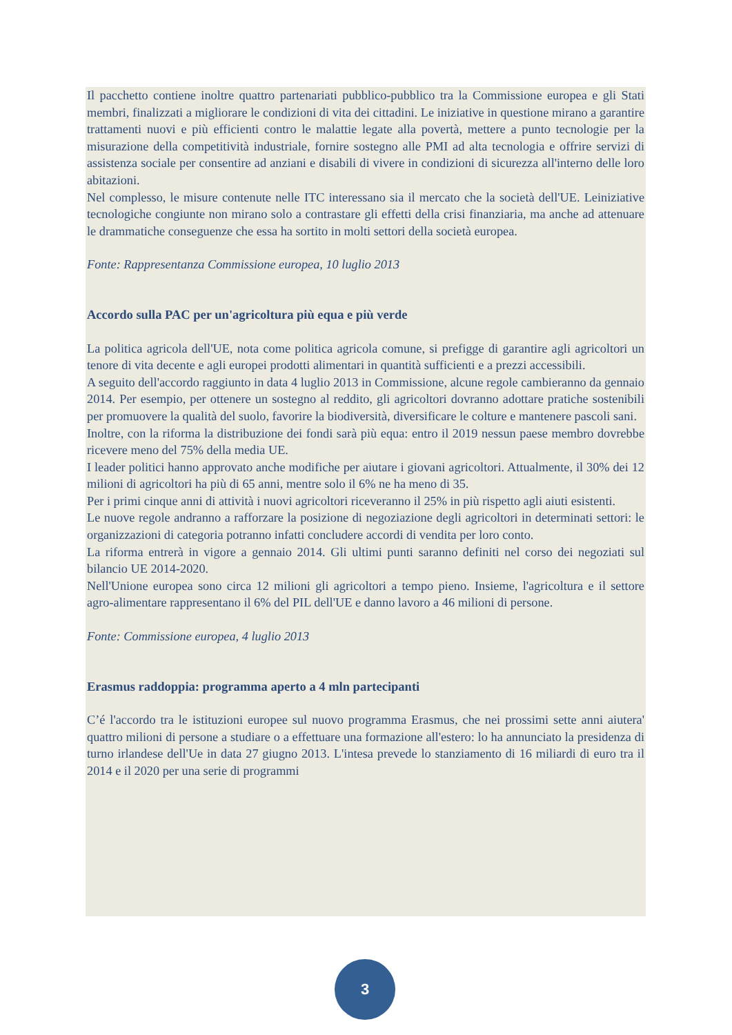Il pacchetto contiene inoltre quattro partenariati pubblico-pubblico tra la Commissione europea e gli Stati membri, finalizzati a migliorare le condizioni di vita dei cittadini. Le iniziative in questione mirano a garantire trattamenti nuovi e più efficienti contro le malattie legate alla povertà, mettere a punto tecnologie per la misurazione della competitività industriale, fornire sostegno alle PMI ad alta tecnologia e offrire servizi di assistenza sociale per consentire ad anziani e disabili di vivere in condizioni di sicurezza all'interno delle loro abitazioni.
Nel complesso, le misure contenute nelle ITC interessano sia il mercato che la società dell'UE. Leiniziative tecnologiche congiunte non mirano solo a contrastare gli effetti della crisi finanziaria, ma anche ad attenuare le drammatiche conseguenze che essa ha sortito in molti settori della società europea.
Fonte: Rappresentanza Commissione europea, 10 luglio 2013
Accordo sulla PAC per un'agricoltura più equa e più verde
La politica agricola dell'UE, nota come politica agricola comune, si prefigge di garantire agli agricoltori un tenore di vita decente e agli europei prodotti alimentari in quantità sufficienti e a prezzi accessibili.
A seguito dell'accordo raggiunto in data 4 luglio 2013 in Commissione, alcune regole cambieranno da gennaio 2014. Per esempio, per ottenere un sostegno al reddito, gli agricoltori dovranno adottare pratiche sostenibili per promuovere la qualità del suolo, favorire la biodiversità, diversificare le colture e mantenere pascoli sani.
Inoltre, con la riforma la distribuzione dei fondi sarà più equa: entro il 2019 nessun paese membro dovrebbe ricevere meno del 75% della media UE.
I leader politici hanno approvato anche modifiche per aiutare i giovani agricoltori. Attualmente, il 30% dei 12 milioni di agricoltori ha più di 65 anni, mentre solo il 6% ne ha meno di 35.
Per i primi cinque anni di attività i nuovi agricoltori riceveranno il 25% in più rispetto agli aiuti esistenti.
Le nuove regole andranno a rafforzare la posizione di negoziazione degli agricoltori in determinati settori: le organizzazioni di categoria potranno infatti concludere accordi di vendita per loro conto.
La riforma entrerà in vigore a gennaio 2014. Gli ultimi punti saranno definiti nel corso dei negoziati sul bilancio UE 2014-2020.
Nell'Unione europea sono circa 12 milioni gli agricoltori a tempo pieno. Insieme, l'agricoltura e il settore agro-alimentare rappresentano il 6% del PIL dell'UE e danno lavoro a 46 milioni di persone.
Fonte: Commissione europea, 4 luglio 2013
Erasmus raddoppia: programma aperto a 4 mln partecipanti
C’é l'accordo tra le istituzioni europee sul nuovo programma Erasmus, che nei prossimi sette anni aiutera' quattro milioni di persone a studiare o a effettuare una formazione all'estero: lo ha annunciato la presidenza di turno irlandese dell'Ue in data 27 giugno 2013. L'intesa prevede lo stanziamento di 16 miliardi di euro tra il 2014 e il 2020 per una serie di programmi
3